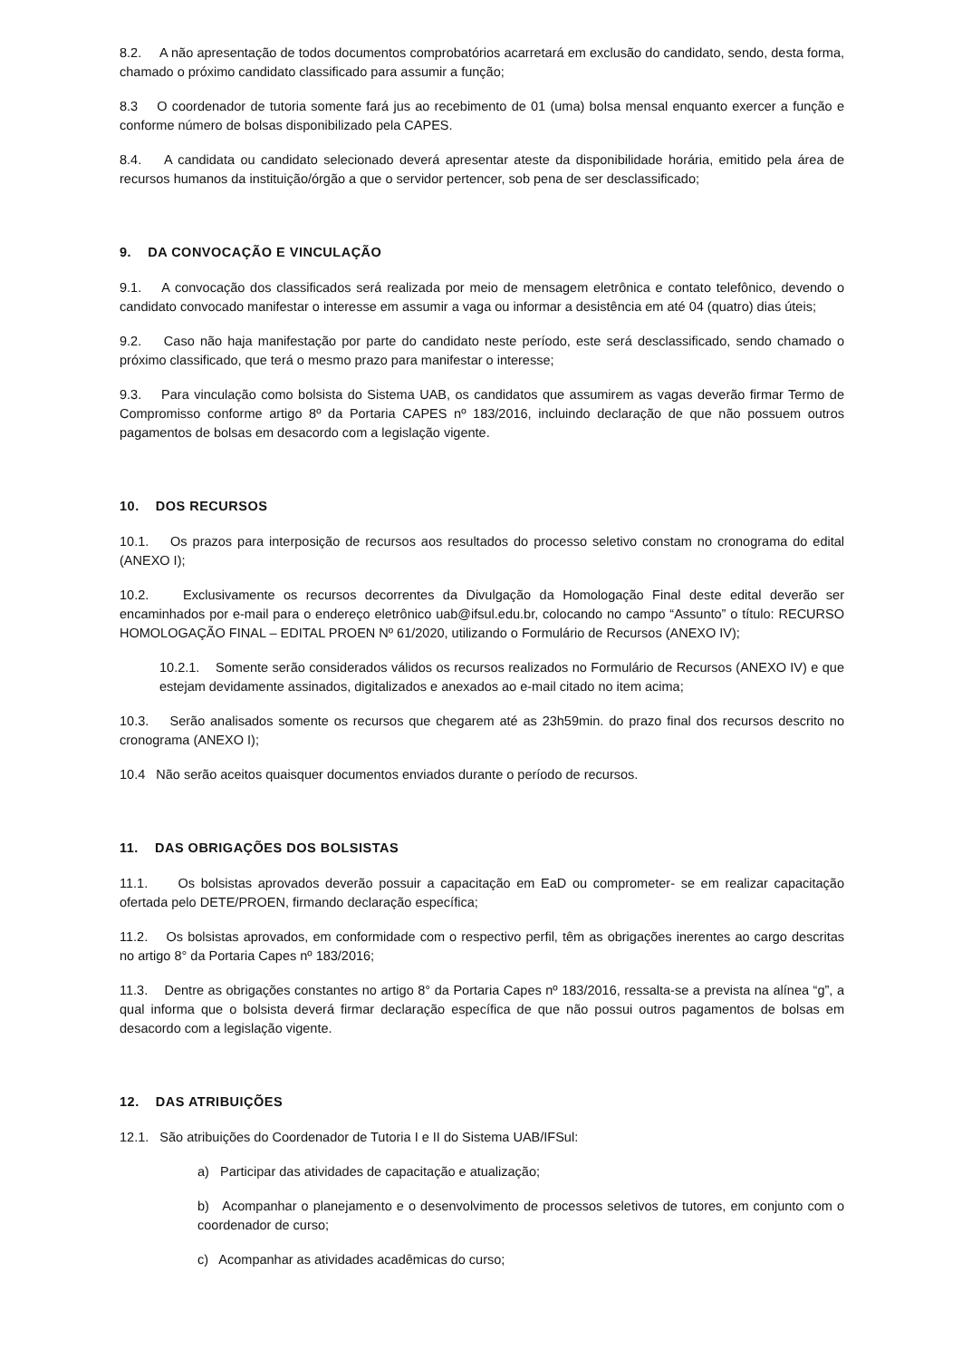8.2. A não apresentação de todos documentos comprobatórios acarretará em exclusão do candidato, sendo, desta forma, chamado o próximo candidato classificado para assumir a função;
8.3 O coordenador de tutoria somente fará jus ao recebimento de 01 (uma) bolsa mensal enquanto exercer a função e conforme número de bolsas disponibilizado pela CAPES.
8.4. A candidata ou candidato selecionado deverá apresentar ateste da disponibilidade horária, emitido pela área de recursos humanos da instituição/órgão a que o servidor pertencer, sob pena de ser desclassificado;
9. DA CONVOCAÇÃO E VINCULAÇÃO
9.1. A convocação dos classificados será realizada por meio de mensagem eletrônica e contato telefônico, devendo o candidato convocado manifestar o interesse em assumir a vaga ou informar a desistência em até 04 (quatro) dias úteis;
9.2. Caso não haja manifestação por parte do candidato neste período, este será desclassificado, sendo chamado o próximo classificado, que terá o mesmo prazo para manifestar o interesse;
9.3. Para vinculação como bolsista do Sistema UAB, os candidatos que assumirem as vagas deverão firmar Termo de Compromisso conforme artigo 8º da Portaria CAPES nº 183/2016, incluindo declaração de que não possuem outros pagamentos de bolsas em desacordo com a legislação vigente.
10. DOS RECURSOS
10.1. Os prazos para interposição de recursos aos resultados do processo seletivo constam no cronograma do edital (ANEXO I);
10.2. Exclusivamente os recursos decorrentes da Divulgação da Homologação Final deste edital deverão ser encaminhados por e-mail para o endereço eletrônico uab@ifsul.edu.br, colocando no campo “Assunto” o título: RECURSO HOMOLOGAÇÃO FINAL – EDITAL PROEN Nº 61/2020, utilizando o Formulário de Recursos (ANEXO IV);
10.2.1. Somente serão considerados válidos os recursos realizados no Formulário de Recursos (ANEXO IV) e que estejam devidamente assinados, digitalizados e anexados ao e-mail citado no item acima;
10.3. Serão analisados somente os recursos que chegarem até as 23h59min. do prazo final dos recursos descrito no cronograma (ANEXO I);
10.4 Não serão aceitos quaisquer documentos enviados durante o período de recursos.
11. DAS OBRIGAÇÕES DOS BOLSISTAS
11.1. Os bolsistas aprovados deverão possuir a capacitação em EaD ou comprometer- se em realizar capacitação ofertada pelo DETE/PROEN, firmando declaração específica;
11.2. Os bolsistas aprovados, em conformidade com o respectivo perfil, têm as obrigações inerentes ao cargo descritas no artigo 8° da Portaria Capes nº 183/2016;
11.3. Dentre as obrigações constantes no artigo 8° da Portaria Capes nº 183/2016, ressalta-se a prevista na alínea “g”, a qual informa que o bolsista deverá firmar declaração específica de que não possui outros pagamentos de bolsas em desacordo com a legislação vigente.
12. DAS ATRIBUIÇÕES
12.1. São atribuições do Coordenador de Tutoria I e II do Sistema UAB/IFSul:
a) Participar das atividades de capacitação e atualização;
b) Acompanhar o planejamento e o desenvolvimento de processos seletivos de tutores, em conjunto com o coordenador de curso;
c) Acompanhar as atividades acadêmicas do curso;